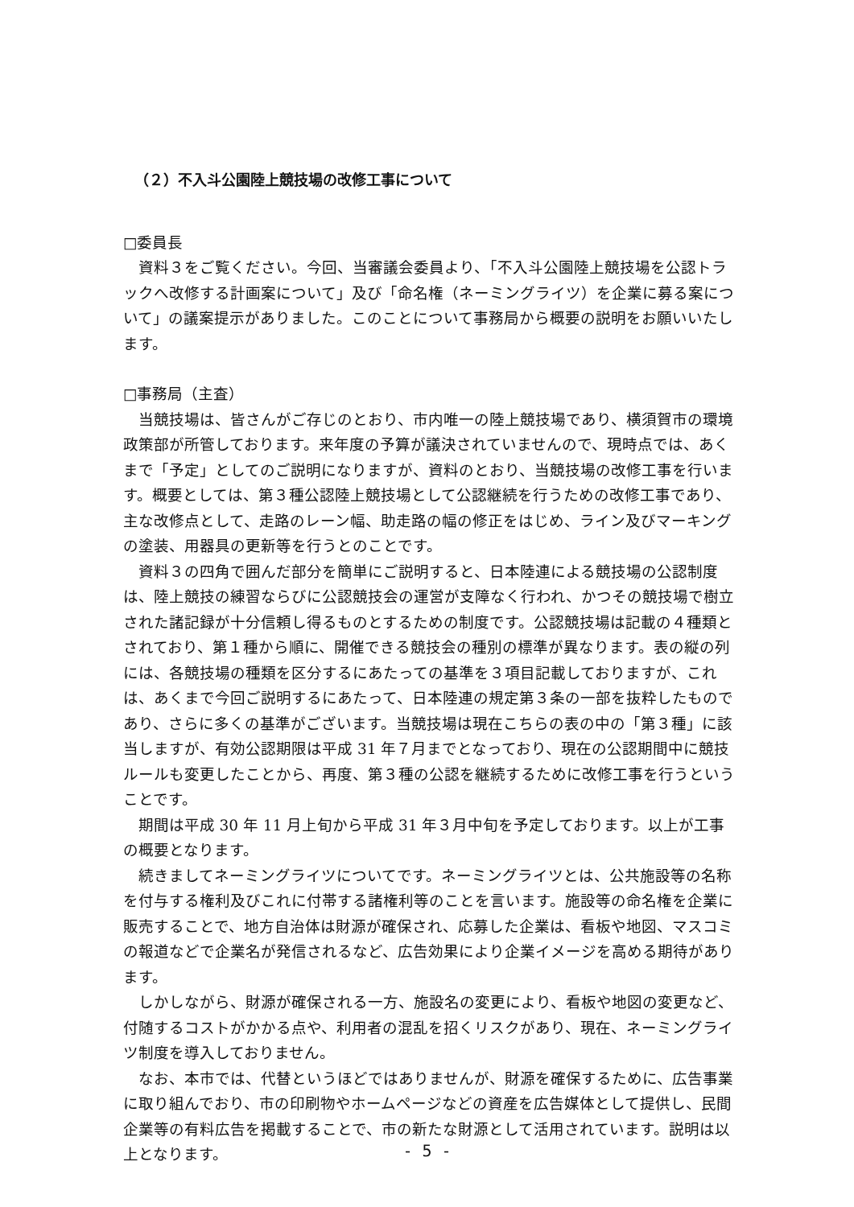（２）不入斗公園陸上競技場の改修工事について
□委員長
資料３をご覧ください。今回、当審議会委員より、「不入斗公園陸上競技場を公認トラックへ改修する計画案について」及び「命名権（ネーミングライツ）を企業に募る案について」の議案提示がありました。このことについて事務局から概要の説明をお願いいたします。
□事務局（主査）
当競技場は、皆さんがご存じのとおり、市内唯一の陸上競技場であり、横須賀市の環境政策部が所管しております。来年度の予算が議決されていませんので、現時点では、あくまで「予定」としてのご説明になりますが、資料のとおり、当競技場の改修工事を行います。概要としては、第３種公認陸上競技場として公認継続を行うための改修工事であり、主な改修点として、走路のレーン幅、助走路の幅の修正をはじめ、ライン及びマーキングの塗装、用器具の更新等を行うとのことです。
資料３の四角で囲んだ部分を簡単にご説明すると、日本陸連による競技場の公認制度は、陸上競技の練習ならびに公認競技会の運営が支障なく行われ、かつその競技場で樹立された諸記録が十分信頼し得るものとするための制度です。公認競技場は記載の４種類とされており、第１種から順に、開催できる競技会の種別の標準が異なります。表の縦の列には、各競技場の種類を区分するにあたっての基準を３項目記載しておりますが、これは、あくまで今回ご説明するにあたって、日本陸連の規定第３条の一部を抜粋したものであり、さらに多くの基準がございます。当競技場は現在こちらの表の中の「第３種」に該当しますが、有効公認期限は平成 31 年７月までとなっており、現在の公認期間中に競技ルールも変更したことから、再度、第３種の公認を継続するために改修工事を行うということです。
期間は平成 30 年 11 月上旬から平成 31 年３月中旬を予定しております。以上が工事の概要となります。
続きましてネーミングライツについてです。ネーミングライツとは、公共施設等の名称を付与する権利及びこれに付帯する諸権利等のことを言います。施設等の命名権を企業に販売することで、地方自治体は財源が確保され、応募した企業は、看板や地図、マスコミの報道などで企業名が発信されるなど、広告効果により企業イメージを高める期待があります。
しかしながら、財源が確保される一方、施設名の変更により、看板や地図の変更など、付随するコストがかかる点や、利用者の混乱を招くリスクがあり、現在、ネーミングライツ制度を導入しておりません。
なお、本市では、代替というほどではありませんが、財源を確保するために、広告事業に取り組んでおり、市の印刷物やホームページなどの資産を広告媒体として提供し、民間企業等の有料広告を掲載することで、市の新たな財源として活用されています。説明は以上となります。
- 5 -